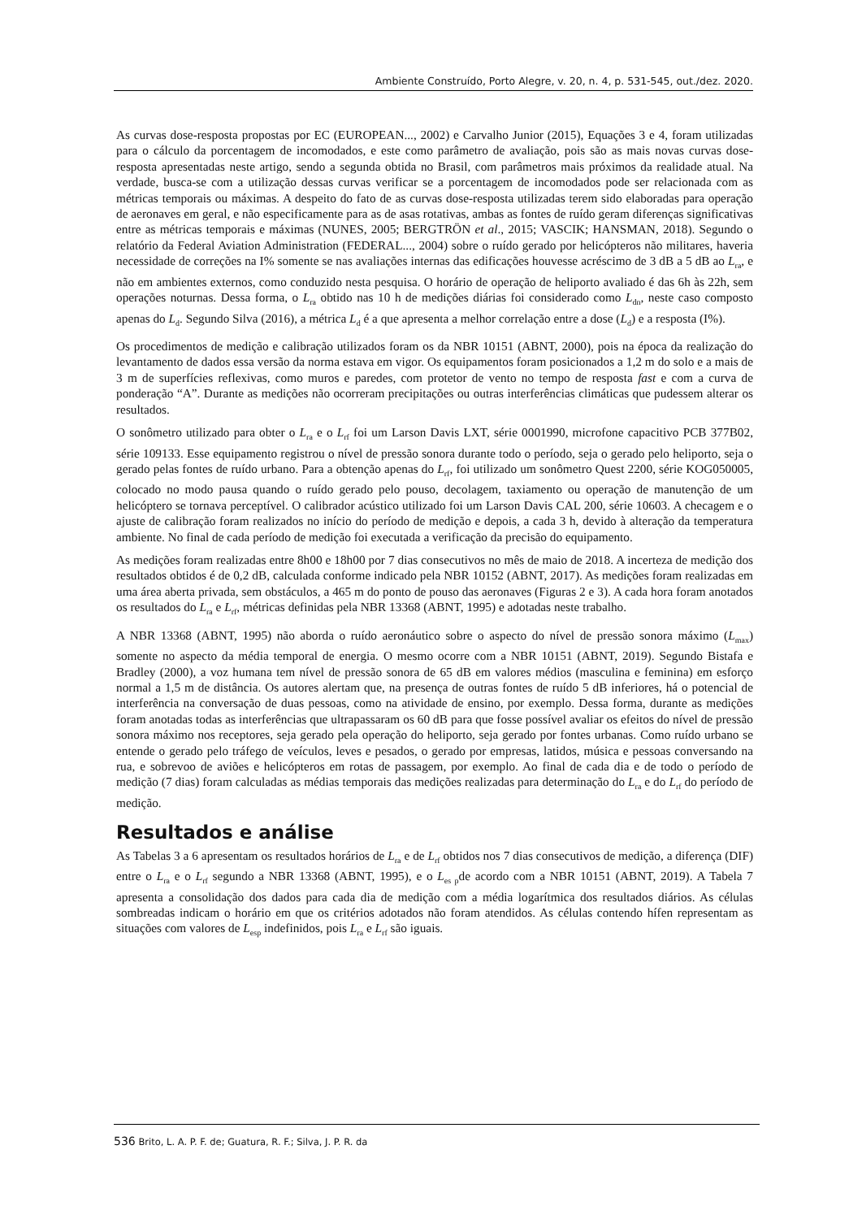Ambiente Construído, Porto Alegre, v. 20, n. 4, p. 531-545, out./dez. 2020.
As curvas dose-resposta propostas por EC (EUROPEAN..., 2002) e Carvalho Junior (2015), Equações 3 e 4, foram utilizadas para o cálculo da porcentagem de incomodados, e este como parâmetro de avaliação, pois são as mais novas curvas dose-resposta apresentadas neste artigo, sendo a segunda obtida no Brasil, com parâmetros mais próximos da realidade atual. Na verdade, busca-se com a utilização dessas curvas verificar se a porcentagem de incomodados pode ser relacionada com as métricas temporais ou máximas. A despeito do fato de as curvas dose-resposta utilizadas terem sido elaboradas para operação de aeronaves em geral, e não especificamente para as de asas rotativas, ambas as fontes de ruído geram diferenças significativas entre as métricas temporais e máximas (NUNES, 2005; BERGTRÖN et al., 2015; VASCIK; HANSMAN, 2018). Segundo o relatório da Federal Aviation Administration (FEDERAL..., 2004) sobre o ruído gerado por helicópteros não militares, haveria necessidade de correções na I% somente se nas avaliações internas das edificações houvesse acréscimo de 3 dB a 5 dB ao L<sub>ra</sub>, e não em ambientes externos, como conduzido nesta pesquisa. O horário de operação de heliporto avaliado é das 6h às 22h, sem operações noturnas. Dessa forma, o L<sub>ra</sub> obtido nas 10 h de medições diárias foi considerado como L<sub>dn</sub>, neste caso composto apenas do L<sub>d</sub>. Segundo Silva (2016), a métrica L<sub>d</sub> é a que apresenta a melhor correlação entre a dose (L<sub>d</sub>) e a resposta (I%).
Os procedimentos de medição e calibração utilizados foram os da NBR 10151 (ABNT, 2000), pois na época da realização do levantamento de dados essa versão da norma estava em vigor. Os equipamentos foram posicionados a 1,2 m do solo e a mais de 3 m de superfícies reflexivas, como muros e paredes, com protetor de vento no tempo de resposta fast e com a curva de ponderação “A”. Durante as medições não ocorreram precipitações ou outras interferências climáticas que pudessem alterar os resultados.
O sonômetro utilizado para obter o L<sub>ra</sub> e o L<sub>rf</sub> foi um Larson Davis LXT, série 0001990, microfone capacitivo PCB 377B02, série 109133. Esse equipamento registrou o nível de pressão sonora durante todo o período, seja o gerado pelo heliporto, seja o gerado pelas fontes de ruído urbano. Para a obtenção apenas do L<sub>rf</sub>, foi utilizado um sonômetro Quest 2200, série KOG050005, colocado no modo pausa quando o ruído gerado pelo pouso, decolagem, taxiamento ou operação de manutenção de um helicóptero se tornava perceptível. O calibrador acústico utilizado foi um Larson Davis CAL 200, série 10603. A checagem e o ajuste de calibração foram realizados no início do período de medição e depois, a cada 3 h, devido à alteração da temperatura ambiente. No final de cada período de medição foi executada a verificação da precisão do equipamento.
As medições foram realizadas entre 8h00 e 18h00 por 7 dias consecutivos no mês de maio de 2018. A incerteza de medição dos resultados obtidos é de 0,2 dB, calculada conforme indicado pela NBR 10152 (ABNT, 2017). As medições foram realizadas em uma área aberta privada, sem obstáculos, a 465 m do ponto de pouso das aeronaves (Figuras 2 e 3). A cada hora foram anotados os resultados do L<sub>ra</sub> e L<sub>rf</sub>, métricas definidas pela NBR 13368 (ABNT, 1995) e adotadas neste trabalho.
A NBR 13368 (ABNT, 1995) não aborda o ruído aeronáutico sobre o aspecto do nível de pressão sonora máximo (L<sub>max</sub>) somente no aspecto da média temporal de energia. O mesmo ocorre com a NBR 10151 (ABNT, 2019). Segundo Bistafa e Bradley (2000), a voz humana tem nível de pressão sonora de 65 dB em valores médios (masculina e feminina) em esforço normal a 1,5 m de distância. Os autores alertam que, na presença de outras fontes de ruído 5 dB inferiores, há o potencial de interferência na conversação de duas pessoas, como na atividade de ensino, por exemplo. Dessa forma, durante as medições foram anotadas todas as interferências que ultrapassaram os 60 dB para que fosse possível avaliar os efeitos do nível de pressão sonora máximo nos receptores, seja gerado pela operação do heliporto, seja gerado por fontes urbanas. Como ruído urbano se entende o gerado pelo tráfego de veículos, leves e pesados, o gerado por empresas, latidos, música e pessoas conversando na rua, e sobrevoo de aviões e helicópteros em rotas de passagem, por exemplo. Ao final de cada dia e de todo o período de medição (7 dias) foram calculadas as médias temporais das medições realizadas para determinação do L<sub>ra</sub> e do L<sub>rf</sub> do período de medição.
Resultados e análise
As Tabelas 3 a 6 apresentam os resultados horários de L<sub>ra</sub> e de L<sub>rf</sub> obtidos nos 7 dias consecutivos de medição, a diferença (DIF) entre o L<sub>ra</sub> e o L<sub>rf</sub> segundo a NBR 13368 (ABNT, 1995), e o L<sub>es p</sub>de acordo com a NBR 10151 (ABNT, 2019). A Tabela 7 apresenta a consolidação dos dados para cada dia de medição com a média logarítmica dos resultados diários. As células sombreadas indicam o horário em que os critérios adotados não foram atendidos. As células contendo hífen representam as situações com valores de L<sub>esp</sub> indefinidos, pois L<sub>ra</sub> e L<sub>rf</sub> são iguais.
536 Brito, L. A. P. F. de; Guatura, R. F.; Silva, J. P. R. da